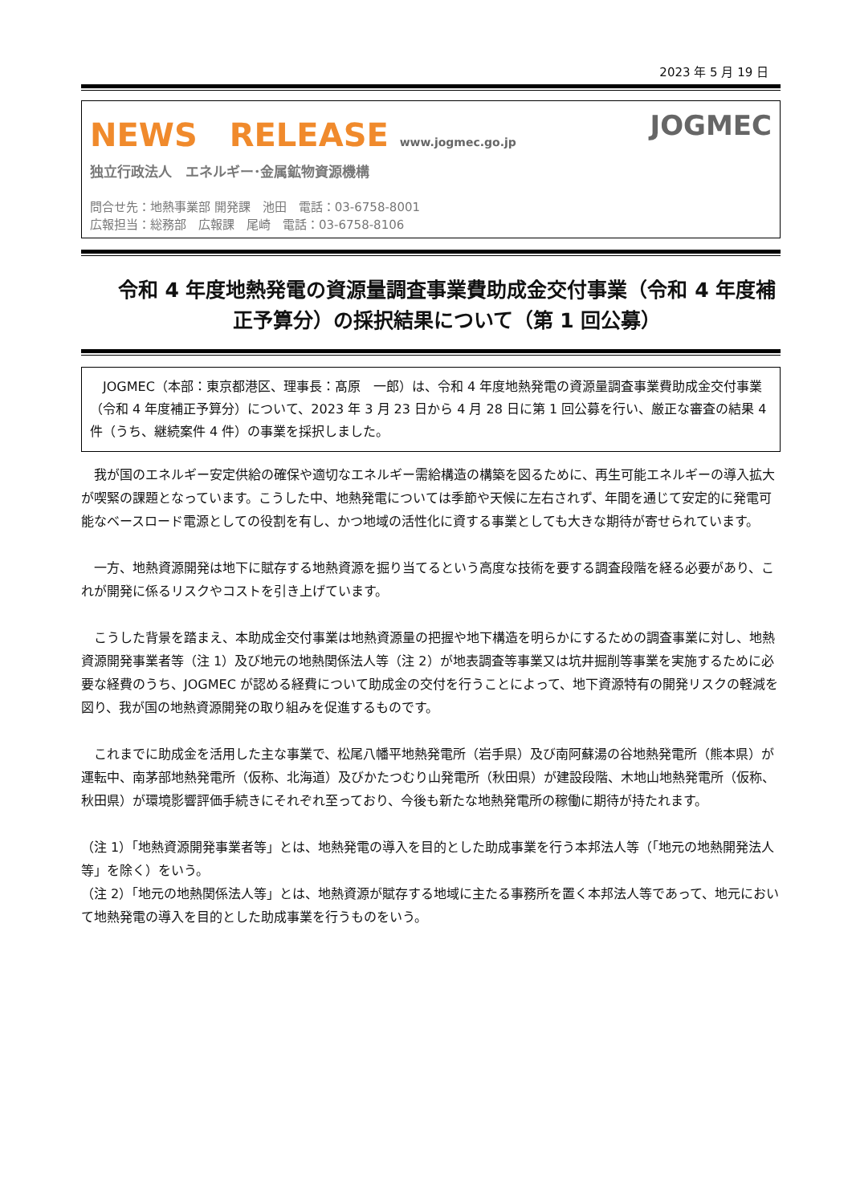2023 年 5 月 19 日
NEWS　RELEASE www.jogmec.go.jp
独立行政法人　エネルギー･金属鉱物資源機構
問合せ先：地熱事業部 開発課　池田　電話：03-6758-8001
広報担当：総務部　広報課　尾崎　電話：03-6758-8106
JOGMEC
令和 4 年度地熱発電の資源量調査事業費助成金交付事業（令和 4 年度補正予算分）の採択結果について（第 1 回公募）
　JOGMEC（本部：東京都港区、理事長：髙原　一郎）は、令和 4 年度地熱発電の資源量調査事業費助成金交付事業（令和 4 年度補正予算分）について、2023 年 3 月 23 日から 4 月 28 日に第 1 回公募を行い、厳正な審査の結果 4 件（うち、継続案件 4 件）の事業を採択しました。
　我が国のエネルギー安定供給の確保や適切なエネルギー需給構造の構築を図るために、再生可能エネルギーの導入拡大が喫緊の課題となっています。こうした中、地熱発電については季節や天候に左右されず、年間を通じて安定的に発電可能なベースロード電源としての役割を有し、かつ地域の活性化に資する事業としても大きな期待が寄せられています。
　一方、地熱資源開発は地下に賦存する地熱資源を掘り当てるという高度な技術を要する調査段階を経る必要があり、これが開発に係るリスクやコストを引き上げています。
　こうした背景を踏まえ、本助成金交付事業は地熱資源量の把握や地下構造を明らかにするための調査事業に対し、地熱資源開発事業者等（注 1）及び地元の地熱関係法人等（注 2）が地表調査等事業又は坑井掘削等事業を実施するために必要な経費のうち、JOGMEC が認める経費について助成金の交付を行うことによって、地下資源特有の開発リスクの軽減を図り、我が国の地熱資源開発の取り組みを促進するものです。
　これまでに助成金を活用した主な事業で、松尾八幡平地熱発電所（岩手県）及び南阿蘇湯の谷地熱発電所（熊本県）が運転中、南茅部地熱発電所（仮称、北海道）及びかたつむり山発電所（秋田県）が建設段階、木地山地熱発電所（仮称、秋田県）が環境影響評価手続きにそれぞれ至っており、今後も新たな地熱発電所の稼働に期待が持たれます。
（注 1）「地熱資源開発事業者等」とは、地熱発電の導入を目的とした助成事業を行う本邦法人等（「地元の地熱開発法人等」を除く）をいう。
（注 2）「地元の地熱関係法人等」とは、地熱資源が賦存する地域に主たる事務所を置く本邦法人等であって、地元において地熱発電の導入を目的とした助成事業を行うものをいう。